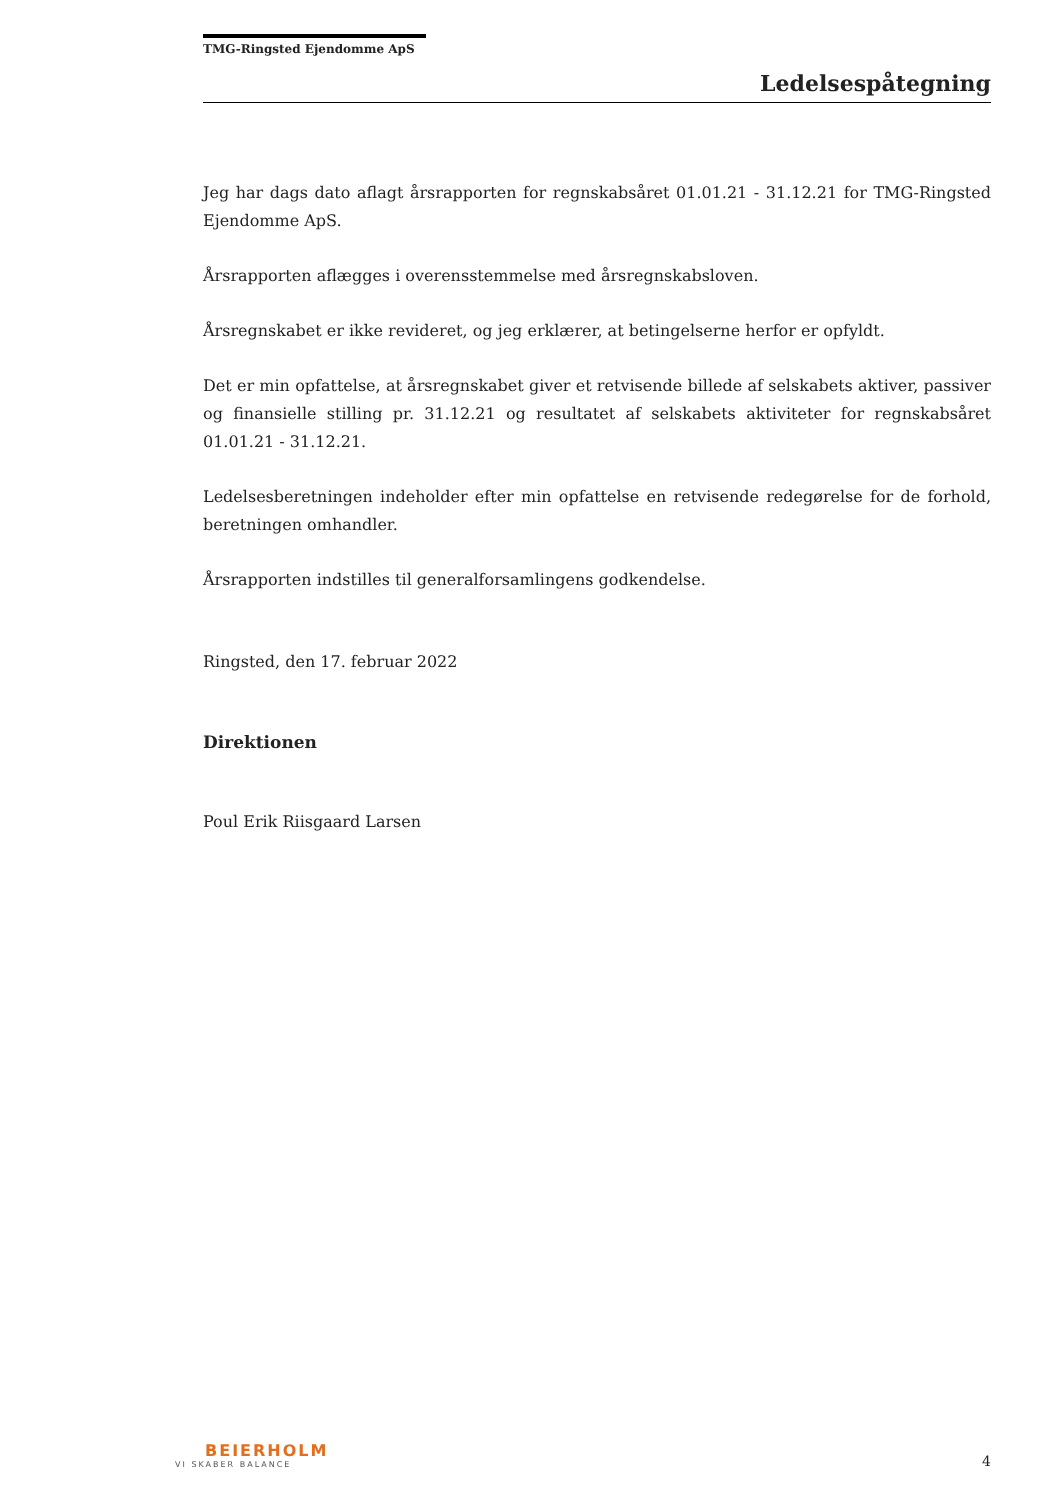TMG-Ringsted Ejendomme ApS
Ledelsespåtegning
Jeg har dags dato aflagt årsrapporten for regnskabsåret 01.01.21 - 31.12.21 for TMG-Ringsted Ejendomme ApS.
Årsrapporten aflægges i overensstemmelse med årsregnskabsloven.
Årsregnskabet er ikke revideret, og jeg erklærer, at betingelserne herfor er opfyldt.
Det er min opfattelse, at årsregnskabet giver et retvisende billede af selskabets aktiver, passiver og finansielle stilling pr. 31.12.21 og resultatet af selskabets aktiviteter for regnskabsåret 01.01.21 - 31.12.21.
Ledelsesberetningen indeholder efter min opfattelse en retvisende redegørelse for de forhold, beretningen omhandler.
Årsrapporten indstilles til generalforsamlingens godkendelse.
Ringsted, den 17. februar 2022
Direktionen
Poul Erik Riisgaard Larsen
BEIERHOLM
VI SKABER BALANCE
4